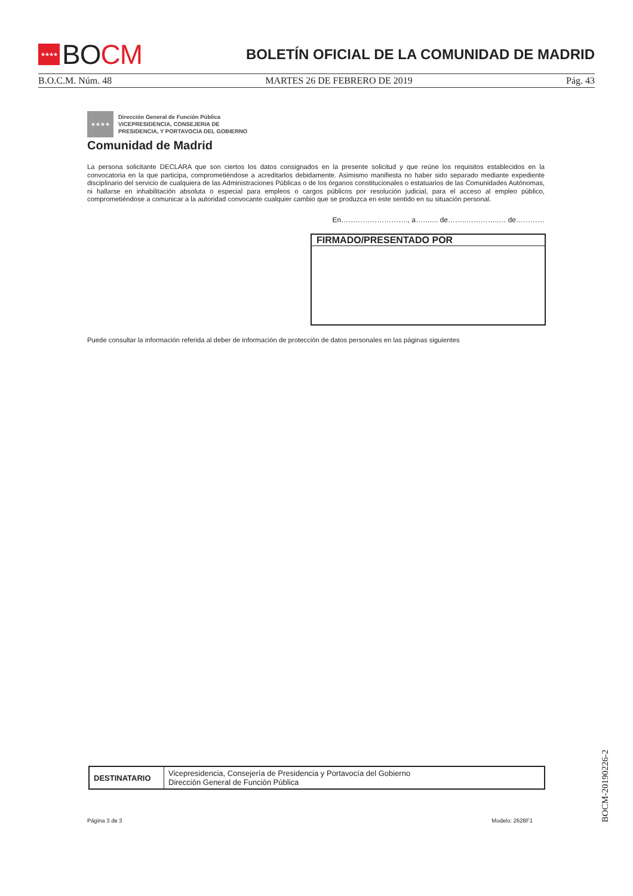★★★★ BO CM
BOLETÍN OFICIAL DE LA COMUNIDAD DE MADRID
B.O.C.M. Núm. 48 MARTES 26 DE FEBRERO DE 2019 Pág. 43
★★★★
Dirección General de Función Pública
VICEPRESIDENCIA, CONSEJERIA DE
PRESIDENCIA, Y PORTAVOCIA DEL GOBIERNO
Comunidad de Madrid
La persona solicitante DECLARA que son ciertos los datos consignados en la presente solicitud y que reúne los requisitos establecidos en la convocatoria en la que participa, comprometiéndose a acreditarlos debidamente. Asimismo manifiesta no haber sido separado mediante expediente disciplinario del servicio de cualquiera de las Administraciones Públicas o de los órganos constitucionales o estatuarios de las Comunidades Autónomas, ni hallarse en inhabilitación absoluta o especial para empleos o cargos públicos por resolución judicial, para el acceso al empleo público, comprometiéndose a comunicar a la autoridad convocante cualquier cambio que se produzca en este sentido en su situación personal.
En………………………., a…….... de……..…………..… de…………
FIRMADO/PRESENTADO POR
Puede consultar la información referida al deber de información de protección de datos personales en las páginas siguientes
| DESTINATARIO | Vicepresidencia, Consejería de Presidencia y Portavocía del Gobierno Dirección General de Función Pública |
Página 3 de 3 Modelo: 2628F1
BOCM-20190226-2